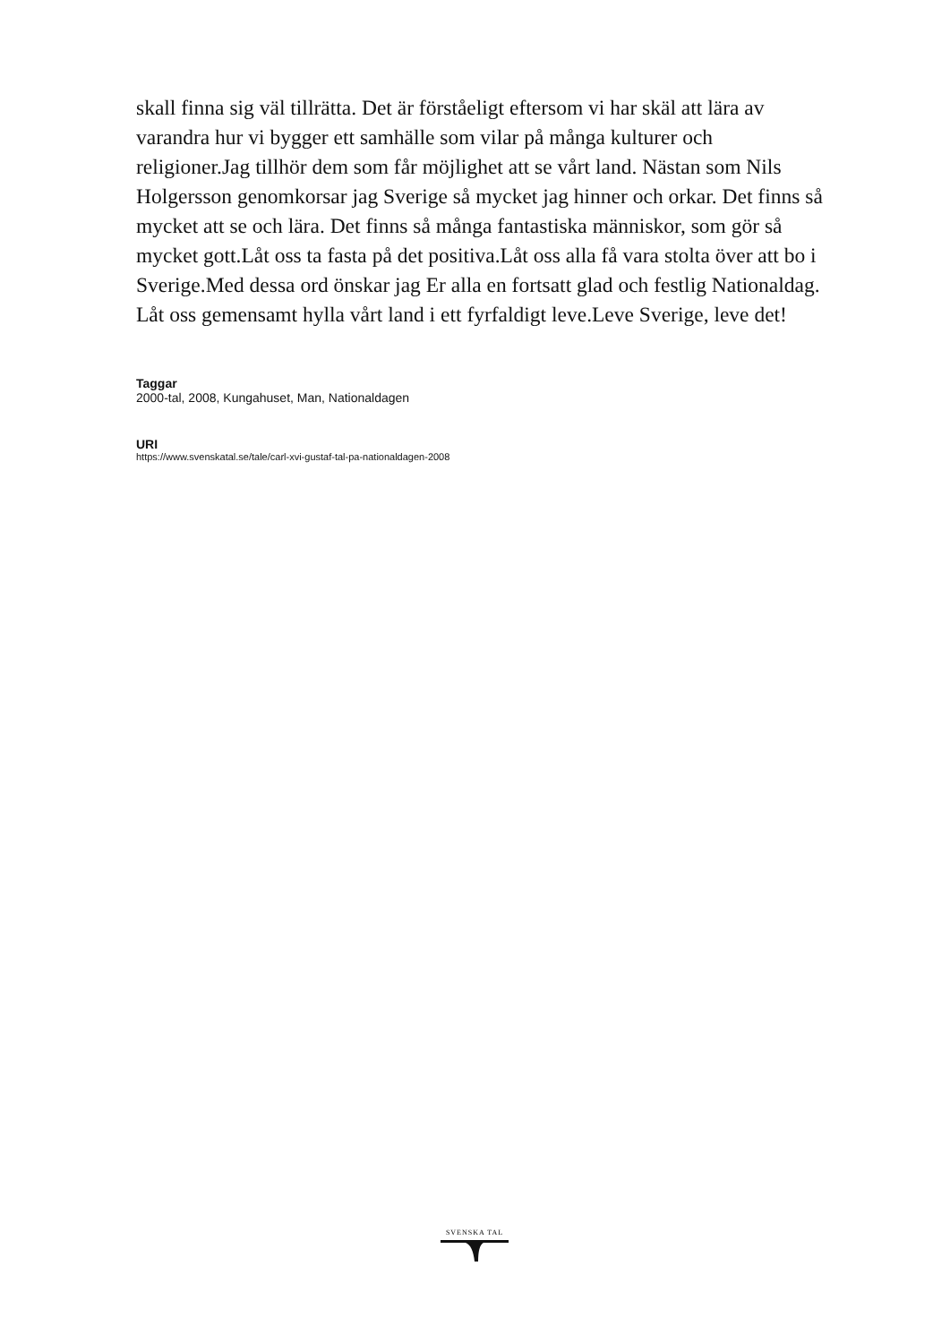skall finna sig väl tillrätta. Det är förståeligt eftersom vi har skäl att lära av varandra hur vi bygger ett samhälle som vilar på många kulturer och religioner.Jag tillhör dem som får möjlighet att se vårt land. Nästan som Nils Holgersson genomkorsar jag Sverige så mycket jag hinner och orkar. Det finns så mycket att se och lära. Det finns så många fantastiska människor, som gör så mycket gott.Låt oss ta fasta på det positiva.Låt oss alla få vara stolta över att bo i Sverige.Med dessa ord önskar jag Er alla en fortsatt glad och festlig Nationaldag. Låt oss gemensamt hylla vårt land i ett fyrfaldigt leve.Leve Sverige, leve det!
Taggar
2000-tal, 2008, Kungahuset, Man, Nationaldagen
URI
https://www.svenskatal.se/tale/carl-xvi-gustaf-tal-pa-nationaldagen-2008
SVENSKA TAL